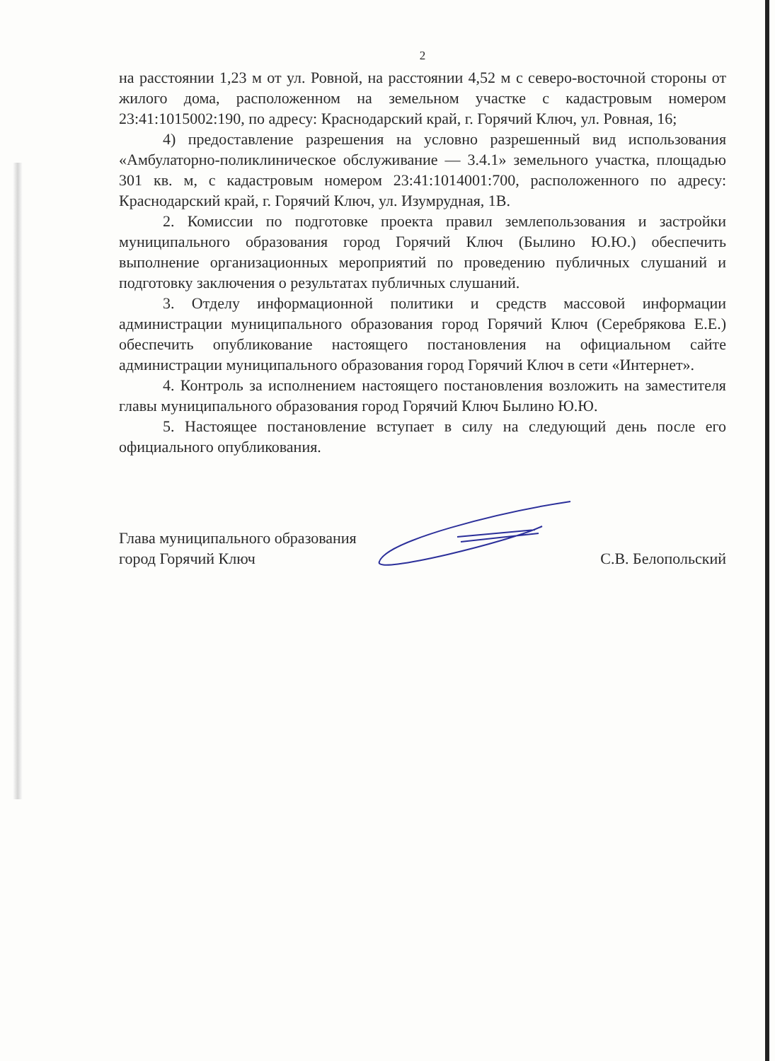2
на расстоянии 1,23 м от ул. Ровной, на расстоянии 4,52 м с северо-восточной стороны от жилого дома, расположенном на земельном участке с кадастровым номером 23:41:1015002:190, по адресу: Краснодарский край, г. Горячий Ключ, ул. Ровная, 16;
4) предоставление разрешения на условно разрешенный вид использования «Амбулаторно-поликлиническое обслуживание — 3.4.1» земельного участка, площадью 301 кв. м, с кадастровым номером 23:41:1014001:700, расположенного по адресу: Краснодарский край, г. Горячий Ключ, ул. Изумрудная, 1В.
2. Комиссии по подготовке проекта правил землепользования и застройки муниципального образования город Горячий Ключ (Былино Ю.Ю.) обеспечить выполнение организационных мероприятий по проведению публичных слушаний и подготовку заключения о результатах публичных слушаний.
3. Отделу информационной политики и средств массовой информации администрации муниципального образования город Горячий Ключ (Серебрякова Е.Е.) обеспечить опубликование настоящего постановления на официальном сайте администрации муниципального образования город Горячий Ключ в сети «Интернет».
4. Контроль за исполнением настоящего постановления возложить на заместителя главы муниципального образования город Горячий Ключ Былино Ю.Ю.
5. Настоящее постановление вступает в силу на следующий день после его официального опубликования.
Глава муниципального образования
город Горячий Ключ
С.В. Белопольский